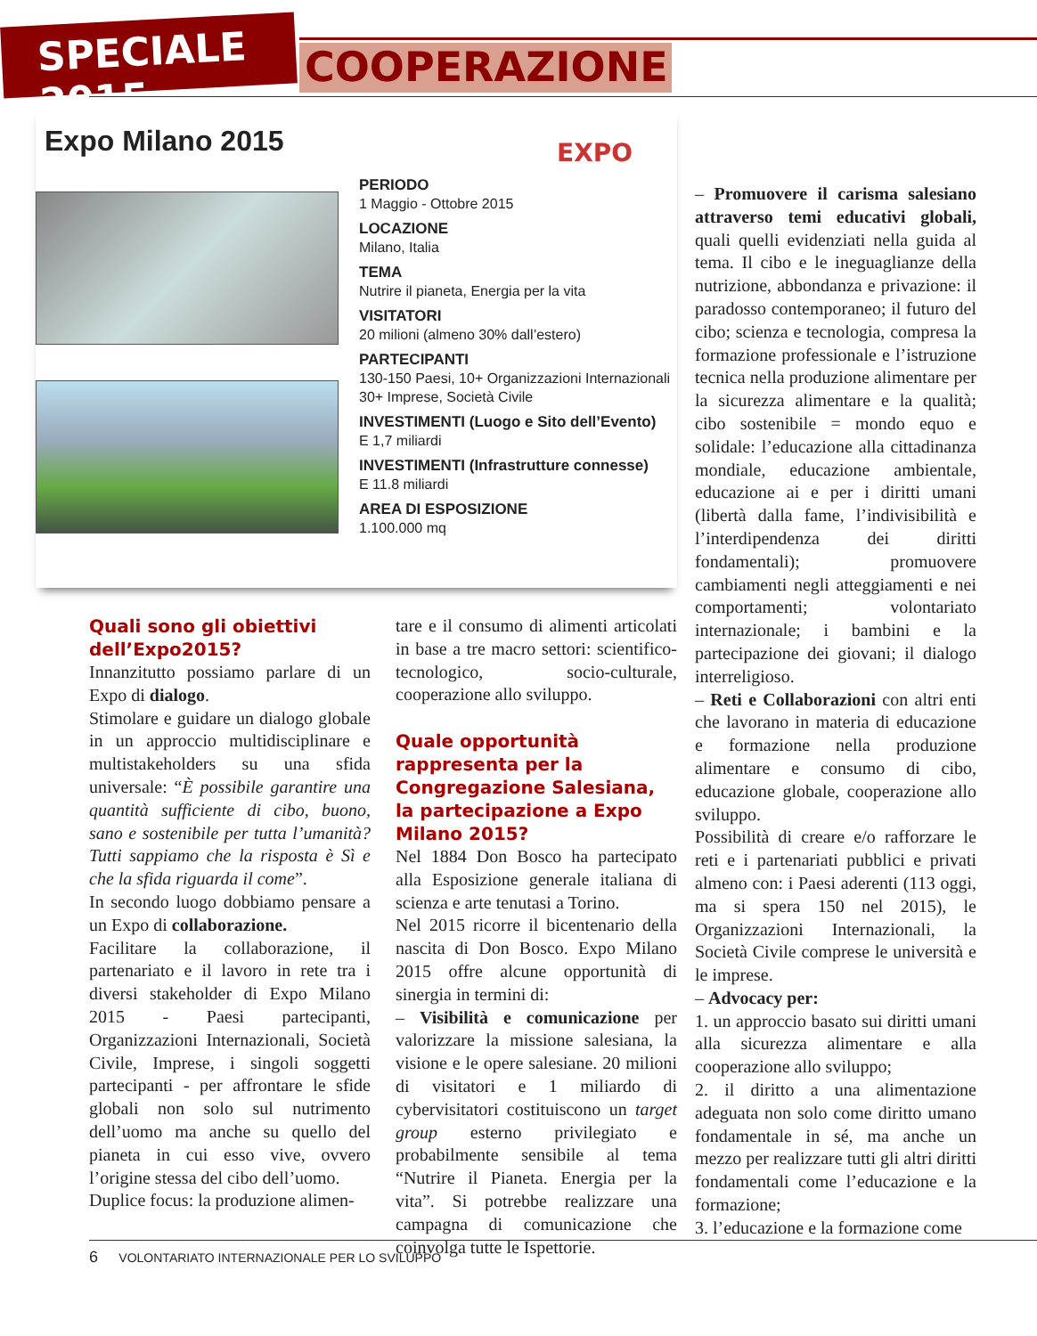SPECIALE 2015
COOPERAZIONE
Expo Milano 2015
EXPO
PERIODO
1 Maggio - Ottobre 2015
LOCAZIONE
Milano, Italia
TEMA
Nutrire il pianeta, Energia per la vita
VISITATORI
20 milioni (almeno 30% dall’estero)
PARTECIPANTI
130-150 Paesi, 10+ Organizzazioni Internazionali
30+ Imprese, Società Civile
INVESTIMENTI (Luogo e Sito dell’Evento)
E 1,7 miliardi
INVESTIMENTI (Infrastrutture connesse)
E 11.8 miliardi
AREA DI ESPOSIZIONE
1.100.000 mq
Quali sono gli obiettivi dell’Expo2015?
Innanzitutto possiamo parlare di un Expo di dialogo.
Stimolare e guidare un dialogo globale in un approccio multidisciplinare e multistakeholders su una sfida universale: “È possibile garantire una quantità sufficiente di cibo, buono, sano e sostenibile per tutta l’umanità? Tutti sappiamo che la risposta è Sì e che la sfida riguarda il come”.
In secondo luogo dobbiamo pensare a un Expo di collaborazione.
Facilitare la collaborazione, il partenariato e il lavoro in rete tra i diversi stakeholder di Expo Milano 2015 - Paesi partecipanti, Organizzazioni Internazionali, Società Civile, Imprese, i singoli soggetti partecipanti - per affrontare le sfide globali non solo sul nutrimento dell’uomo ma anche su quello del pianeta in cui esso vive, ovvero l’origine stessa del cibo dell’uomo.
Duplice focus: la produzione alimen-
tare e il consumo di alimenti articolati in base a tre macro settori: scientifico-tecnologico, socio-culturale, cooperazione allo sviluppo.
Quale opportunità rappresenta per la Congregazione Salesiana, la partecipazione a Expo Milano 2015?
Nel 1884 Don Bosco ha partecipato alla Esposizione generale italiana di scienza e arte tenutasi a Torino.
Nel 2015 ricorre il bicentenario della nascita di Don Bosco. Expo Milano 2015 offre alcune opportunità di sinergia in termini di:
– Visibilità e comunicazione per valorizzare la missione salesiana, la visione e le opere salesiane. 20 milioni di visitatori e 1 miliardo di cybervisitatori costituiscono un target group esterno privilegiato e probabilmente sensibile al tema “Nutrire il Pianeta. Energia per la vita”. Si potrebbe realizzare una campagna di comunicazione che coinvolga tutte le Ispettorie.
– Promuovere il carisma salesiano attraverso temi educativi globali, quali quelli evidenziati nella guida al tema. Il cibo e le ineguaglianze della nutrizione, abbondanza e privazione: il paradosso contemporaneo; il futuro del cibo; scienza e tecnologia, compresa la formazione professionale e l’istruzione tecnica nella produzione alimentare per la sicurezza alimentare e la qualità; cibo sostenibile = mondo equo e solidale: l’educazione alla cittadinanza mondiale, educazione ambientale, educazione ai e per i diritti umani (libertà dalla fame, l’indivisibilità e l’interdipendenza dei diritti fondamentali); promuovere cambiamenti negli atteggiamenti e nei comportamenti; volontariato internazionale; i bambini e la partecipazione dei giovani; il dialogo interreligioso.
– Reti e Collaborazioni con altri enti che lavorano in materia di educazione e formazione nella produzione alimentare e consumo di cibo, educazione globale, cooperazione allo sviluppo.
Possibilità di creare e/o rafforzare le reti e i partenariati pubblici e privati almeno con: i Paesi aderenti (113 oggi, ma si spera 150 nel 2015), le Organizzazioni Internazionali, la Società Civile comprese le università e le imprese.
– Advocacy per:
1. un approccio basato sui diritti umani alla sicurezza alimentare e alla cooperazione allo sviluppo;
2. il diritto a una alimentazione adeguata non solo come diritto umano fondamentale in sé, ma anche un mezzo per realizzare tutti gli altri diritti fondamentali come l’educazione e la formazione;
3. l’educazione e la formazione come
6 VOLONTARIATO INTERNAZIONALE PER LO SVILUPPO